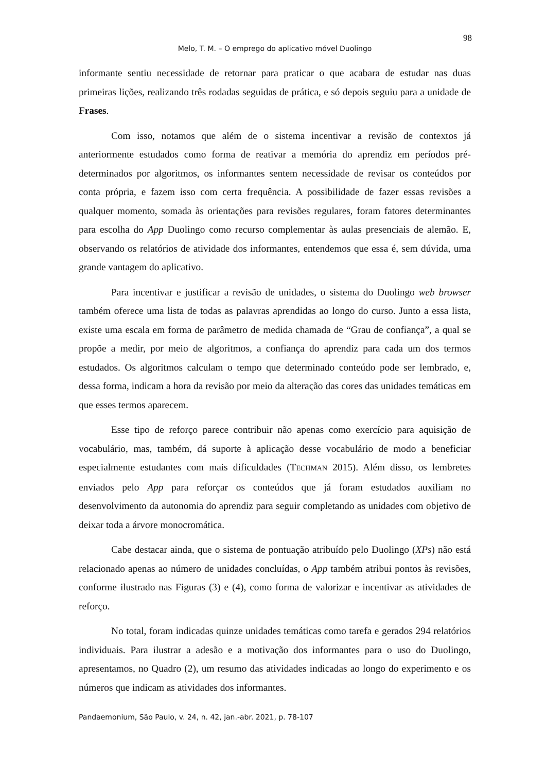98
Melo, T. M. – O emprego do aplicativo móvel Duolingo
informante sentiu necessidade de retornar para praticar o que acabara de estudar nas duas primeiras lições, realizando três rodadas seguidas de prática, e só depois seguiu para a unidade de Frases.
Com isso, notamos que além de o sistema incentivar a revisão de contextos já anteriormente estudados como forma de reativar a memória do aprendiz em períodos pré-determinados por algoritmos, os informantes sentem necessidade de revisar os conteúdos por conta própria, e fazem isso com certa frequência. A possibilidade de fazer essas revisões a qualquer momento, somada às orientações para revisões regulares, foram fatores determinantes para escolha do App Duolingo como recurso complementar às aulas presenciais de alemão. E, observando os relatórios de atividade dos informantes, entendemos que essa é, sem dúvida, uma grande vantagem do aplicativo.
Para incentivar e justificar a revisão de unidades, o sistema do Duolingo web browser também oferece uma lista de todas as palavras aprendidas ao longo do curso. Junto a essa lista, existe uma escala em forma de parâmetro de medida chamada de “Grau de confiança”, a qual se propõe a medir, por meio de algoritmos, a confiança do aprendiz para cada um dos termos estudados. Os algoritmos calculam o tempo que determinado conteúdo pode ser lembrado, e, dessa forma, indicam a hora da revisão por meio da alteração das cores das unidades temáticas em que esses termos aparecem.
Esse tipo de reforço parece contribuir não apenas como exercício para aquisição de vocabulário, mas, também, dá suporte à aplicação desse vocabulário de modo a beneficiar especialmente estudantes com mais dificuldades (TECHMAN 2015). Além disso, os lembretes enviados pelo App para reforçar os conteúdos que já foram estudados auxiliam no desenvolvimento da autonomia do aprendiz para seguir completando as unidades com objetivo de deixar toda a árvore monocromática.
Cabe destacar ainda, que o sistema de pontuação atribuído pelo Duolingo (XPs) não está relacionado apenas ao número de unidades concluídas, o App também atribui pontos às revisões, conforme ilustrado nas Figuras (3) e (4), como forma de valorizar e incentivar as atividades de reforço.
No total, foram indicadas quinze unidades temáticas como tarefa e gerados 294 relatórios individuais. Para ilustrar a adesão e a motivação dos informantes para o uso do Duolingo, apresentamos, no Quadro (2), um resumo das atividades indicadas ao longo do experimento e os números que indicam as atividades dos informantes.
Pandaemonium, São Paulo, v. 24, n. 42, jan.-abr. 2021, p. 78-107